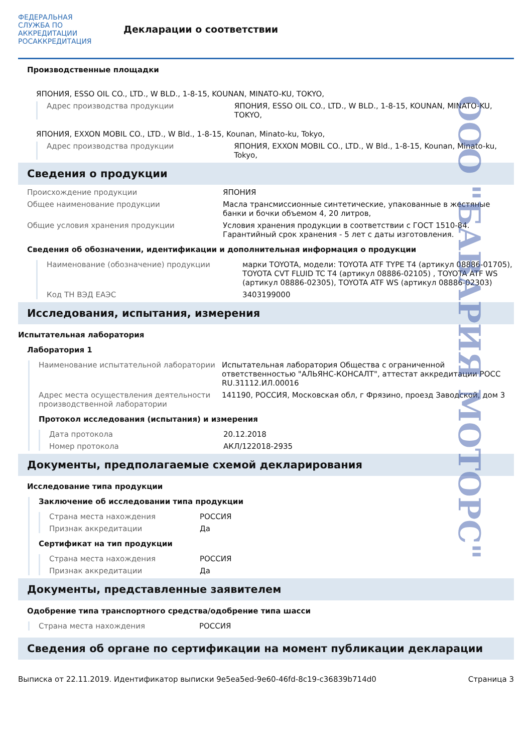ФЕДЕРАЛЬНАЯ СЛУЖБА ПО АККРЕДИТАЦИИ
РОСАККРЕДИТАЦИЯ
Декларации о соответствии
Производственные площадки
ЯПОНИЯ, ESSO OIL CO., LTD., W BLD., 1-8-15, KOUNAN, MINATO-KU, TOKYO,
Адрес производства продукции ЯПОНИЯ, ESSO OIL CO., LTD., W BLD., 1-8-15, KOUNAN, MINATO-KU, TOKYO,
ЯПОНИЯ, EXXON MOBIL CO., LTD., W Bld., 1-8-15, Kounan, Minato-ku, Tokyo,
Адрес производства продукции ЯПОНИЯ, EXXON MOBIL CO., LTD., W Bld., 1-8-15, Kounan, Minato-ku, Tokyo,
Сведения о продукции
Происхождение продукции ЯПОНИЯ
Общее наименование продукции Масла трансмиссионные синтетические, упакованные в жестяные банки и бочки объемом 4, 20 литров,
Общие условия хранения продукции Условия хранения продукции в соответствии с ГОСТ 1510-84. Гарантийный срок хранения - 5 лет с даты изготовления.
Сведения об обозначении, идентификации и дополнительная информация о продукции
Наименование (обозначение) продукции марки TOYOTA, модели: TOYOTA ATF TYPE T4 (артикул 08886-01705), TOYOTA CVT FLUID TC T4 (артикул 08886-02105) , TOYOTA ATF WS (артикул 08886-02305), TOYOTA ATF WS (артикул 08886-02303)
Код ТН ВЭД ЕАЭС 3403199000
Исследования, испытания, измерения
Испытательная лаборатория
Лаборатория 1
Наименование испытательной лаборатории Испытательная лаборатория Общества с ограниченной ответственностью "АЛЬЯНС-КОНСАЛТ", аттестат аккредитации РОСС RU.31112.ИЛ.00016
Адрес места осуществления деятельности производственной лаборатории
141190, РОССИЯ, Московская обл, г Фрязино, проезд Заводской, дом 3
Протокол исследования (испытания) и измерения
Дата протокола 20.12.2018
Номер протокола АКЛ/122018-2935
Документы, предполагаемые схемой декларирования
Исследование типа продукции
Заключение об исследовании типа продукции
Страна места нахождения РОССИЯ
Признак аккредитации Да
Сертификат на тип продукции
Страна места нахождения РОССИЯ
Признак аккредитации Да
Документы, представленные заявителем
Одобрение типа транспортного средства/одобрение типа шасси
Страна места нахождения РОССИЯ
Сведения об органе по сертификации на момент публикации декларации
Выписка от 22.11.2019. Идентификатор выписки 9e5ea5ed-9e60-46fd-8c19-c36839b714d0 Страница 3
ООО "БАВАРИЯ МОТОРС"